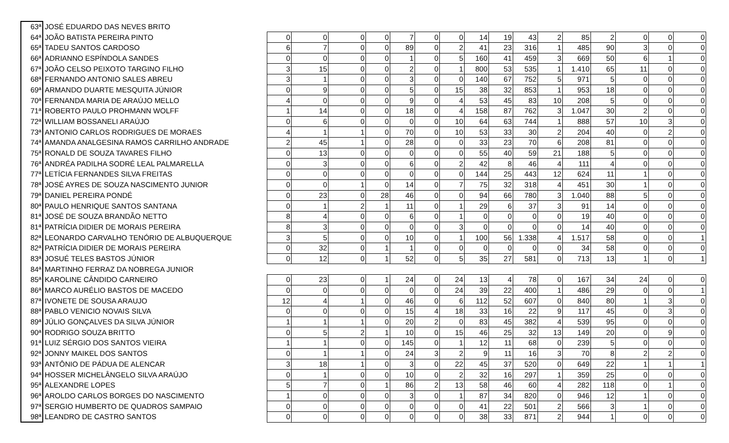| 63ª | JOSÉ EDUARDO DAS NEVES BRITO | | | | | | | | | | | | | | | | |
| 64ª | JOÃO BATISTA PEREIRA PINTO | 0 | 0 | 0 | 0 | 7 | 0 | 0 | 14 | 19 | 43 | 2 | 85 | 2 | 0 | 0 | 0 |
| 65ª | TADEU SANTOS CARDOSO | 6 | 7 | 0 | 0 | 89 | 0 | 2 | 41 | 23 | 316 | 1 | 485 | 90 | 3 | 0 | 0 |
| 66ª | ADRIANNO ESPÍNDOLA SANDES | 0 | 0 | 0 | 0 | 1 | 0 | 5 | 160 | 41 | 459 | 3 | 669 | 50 | 6 | 1 | 0 |
| 67ª | JOÃO CELSO PEIXOTO TARGINO FILHO | 3 | 15 | 0 | 0 | 2 | 0 | 1 | 800 | 53 | 535 | 1 | 1.410 | 65 | 11 | 0 | 0 |
| 68ª | FERNANDO ANTONIO SALES ABREU | 3 | 1 | 0 | 0 | 3 | 0 | 0 | 140 | 67 | 752 | 5 | 971 | 5 | 0 | 0 | 0 |
| 69ª | ARMANDO DUARTE MESQUITA JÚNIOR | 0 | 9 | 0 | 0 | 5 | 0 | 15 | 38 | 32 | 853 | 1 | 953 | 18 | 0 | 0 | 0 |
| 70ª | FERNANDA MARIA DE ARAÚJO MELLO | 4 | 0 | 0 | 0 | 9 | 0 | 4 | 53 | 45 | 83 | 10 | 208 | 5 | 0 | 0 | 0 |
| 71ª | ROBERTO PAULO PROHMANN WOLFF | 1 | 14 | 0 | 0 | 18 | 0 | 4 | 158 | 87 | 762 | 3 | 1.047 | 30 | 2 | 0 | 0 |
| 72ª | WILLIAM BOSSANELI ARAÚJO | 0 | 6 | 0 | 0 | 0 | 0 | 10 | 64 | 63 | 744 | 1 | 888 | 57 | 10 | 3 | 0 |
| 73ª | ANTONIO CARLOS RODRIGUES DE MORAES | 4 | 1 | 1 | 0 | 70 | 0 | 10 | 53 | 33 | 30 | 2 | 204 | 40 | 0 | 2 | 0 |
| 74ª | AMANDA ANALGESINA RAMOS CARRILHO ANDRADE | 2 | 45 | 1 | 0 | 28 | 0 | 0 | 33 | 23 | 70 | 6 | 208 | 81 | 0 | 0 | 0 |
| 75ª | RONALD DE SOUZA TAVARES FILHO | 0 | 13 | 0 | 0 | 0 | 0 | 0 | 55 | 40 | 59 | 21 | 188 | 5 | 0 | 0 | 0 |
| 76ª | ANDRÉA PADILHA SODRÉ LEAL PALMARELLA | 0 | 3 | 0 | 0 | 6 | 0 | 2 | 42 | 8 | 46 | 4 | 111 | 4 | 0 | 0 | 0 |
| 77ª | LETÍCIA FERNANDES SILVA FREITAS | 0 | 0 | 0 | 0 | 0 | 0 | 0 | 144 | 25 | 443 | 12 | 624 | 11 | 1 | 0 | 0 |
| 78ª | JOSÉ AYRES DE SOUZA NASCIMENTO JUNIOR | 0 | 0 | 1 | 0 | 14 | 0 | 7 | 75 | 32 | 318 | 4 | 451 | 30 | 1 | 0 | 0 |
| 79ª | DANIEL PEREIRA PONDÉ | 0 | 23 | 0 | 28 | 46 | 0 | 0 | 94 | 66 | 780 | 3 | 1.040 | 88 | 5 | 0 | 0 |
| 80ª | PAULO HENRIQUE SANTOS SANTANA | 0 | 1 | 2 | 1 | 11 | 0 | 1 | 29 | 6 | 37 | 3 | 91 | 14 | 0 | 0 | 0 |
| 81ª | JOSÉ DE SOUZA BRANDÃO NETTO | 8 | 4 | 0 | 0 | 6 | 0 | 1 | 0 | 0 | 0 | 0 | 19 | 40 | 0 | 0 | 0 |
| 81ª | PATRÍCIA DIDIER DE MORAIS PEREIRA | 8 | 3 | 0 | 0 | 0 | 0 | 3 | 0 | 0 | 0 | 0 | 14 | 40 | 0 | 0 | 0 |
| 82ª | LEONARDO CARVALHO TENÓRIO DE ALBUQUERQUE | 3 | 5 | 0 | 0 | 10 | 0 | 1 | 100 | 56 | 1.338 | 4 | 1.517 | 58 | 0 | 0 | 1 |
| 82ª | PATRÍCIA DIDIER DE MORAIS PEREIRA | 0 | 32 | 0 | 1 | 1 | 0 | 0 | 0 | 0 | 0 | 0 | 34 | 58 | 0 | 0 | 0 |
| 83ª | JOSUÉ TELES BASTOS JÚNIOR | 0 | 12 | 0 | 1 | 52 | 0 | 5 | 35 | 27 | 581 | 0 | 713 | 13 | 1 | 0 | 1 |
| 84ª | MARTINHO FERRAZ DA NOBREGA JUNIOR | | | | | | | | | | | | | | | | |
| 85ª | KAROLINE CÂNDIDO CARNEIRO | 0 | 23 | 0 | 1 | 24 | 0 | 24 | 13 | 4 | 78 | 0 | 167 | 34 | 24 | 0 | 0 |
| 86ª | MARCO AURÉLIO BASTOS DE MACEDO | 0 | 0 | 0 | 0 | 0 | 0 | 24 | 39 | 22 | 400 | 1 | 486 | 29 | 0 | 0 | 1 |
| 87ª | IVONETE DE SOUSA ARAUJO | 12 | 4 | 1 | 0 | 46 | 0 | 6 | 112 | 52 | 607 | 0 | 840 | 80 | 1 | 3 | 0 |
| 88ª | PABLO VENICIO NOVAIS SILVA | 0 | 0 | 0 | 0 | 15 | 4 | 18 | 33 | 16 | 22 | 9 | 117 | 45 | 0 | 3 | 0 |
| 89ª | JÚLIO GONÇALVES DA SILVA JÚNIOR | 1 | 1 | 1 | 0 | 20 | 2 | 0 | 83 | 45 | 382 | 4 | 539 | 95 | 0 | 0 | 0 |
| 90ª | RODRIGO SOUZA BRITTO | 0 | 5 | 2 | 1 | 10 | 0 | 15 | 46 | 25 | 32 | 13 | 149 | 20 | 0 | 9 | 0 |
| 91ª | LUIZ SÉRGIO DOS SANTOS VIEIRA | 1 | 1 | 0 | 0 | 145 | 0 | 1 | 12 | 11 | 68 | 0 | 239 | 5 | 0 | 0 | 0 |
| 92ª | JONNY MAIKEL DOS SANTOS | 0 | 1 | 1 | 0 | 24 | 3 | 2 | 9 | 11 | 16 | 3 | 70 | 8 | 2 | 2 | 0 |
| 93ª | ANTÔNIO DE PÁDUA DE ALENCAR | 3 | 18 | 1 | 0 | 3 | 0 | 22 | 45 | 37 | 520 | 0 | 649 | 22 | 1 | 1 | 1 |
| 94ª | HOSSER MICHELÂNGELO SILVA ARAÚJO | 0 | 1 | 0 | 0 | 10 | 0 | 2 | 32 | 16 | 297 | 1 | 359 | 25 | 0 | 0 | 0 |
| 95ª | ALEXANDRE LOPES | 5 | 7 | 0 | 1 | 86 | 2 | 13 | 58 | 46 | 60 | 4 | 282 | 118 | 0 | 1 | 0 |
| 96ª | AROLDO CARLOS BORGES DO NASCIMENTO | 1 | 0 | 0 | 0 | 3 | 0 | 1 | 87 | 34 | 820 | 0 | 946 | 12 | 1 | 0 | 0 |
| 97ª | SERGIO HUMBERTO DE QUADROS SAMPAIO | 0 | 0 | 0 | 0 | 0 | 0 | 0 | 41 | 22 | 501 | 2 | 566 | 3 | 1 | 0 | 0 |
| 98ª | LEANDRO DE CASTRO SANTOS | 0 | 0 | 0 | 0 | 0 | 0 | 0 | 38 | 33 | 871 | 2 | 944 | 1 | 0 | 0 | 0 |